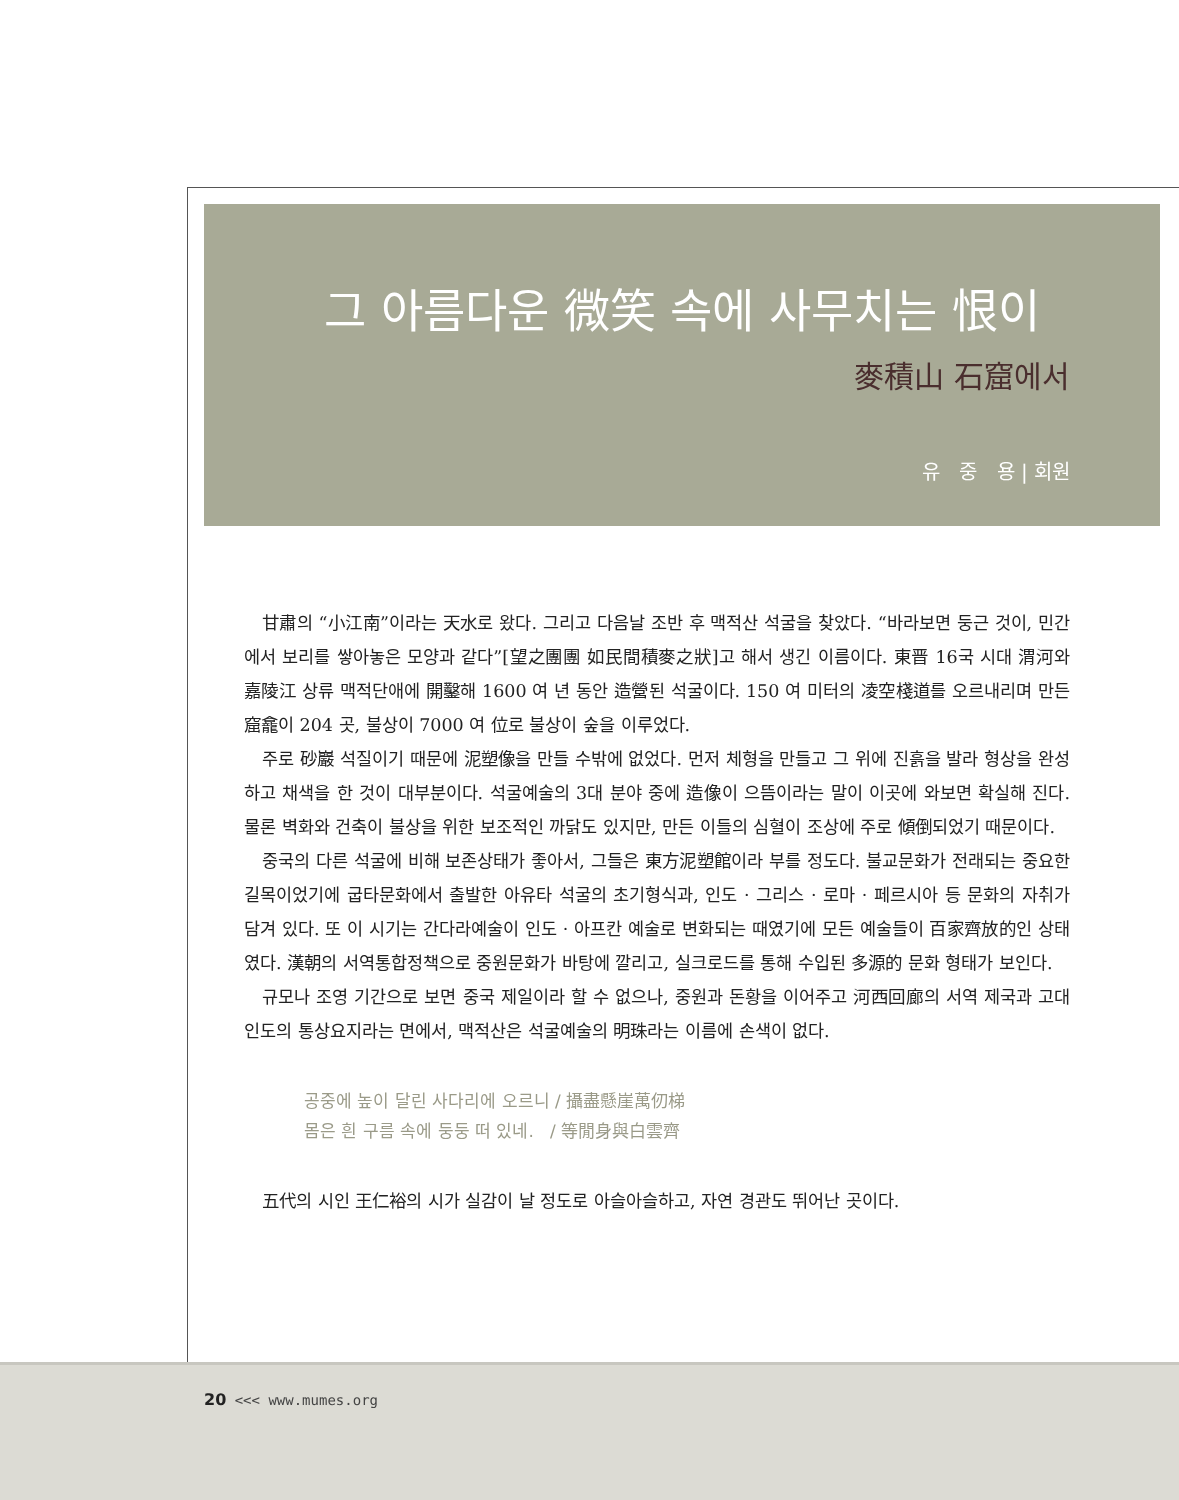그 아름다운 微笑 속에 사무치는 恨이
麥積山 石窟에서
유 중 용 | 회원
甘肅의 “小江南”이라는 天水로 왔다. 그리고 다음날 조반 후 맥적산 석굴을 찾았다. “바라보면 둥근 것이, 민간에서 보리를 쌓아놓은 모양과 같다”[望之團團 如民間積麥之狀]고 해서 생긴 이름이다. 東晋 16국 시대 渭河와 嘉陵江 상류 맥적단애에 開鑿해 1600 여 년 동안 造營된 석굴이다. 150 여 미터의 凌空棧道를 오르내리며 만든 窟龕이 204 곳, 불상이 7000 여 位로 불상이 숲을 이루었다.
주로 砂巖 석질이기 때문에 泥塑像을 만들 수밖에 없었다. 먼저 체형을 만들고 그 위에 진흙을 발라 형상을 완성하고 채색을 한 것이 대부분이다. 석굴예술의 3대 분야 중에 造像이 으뜸이라는 말이 이곳에 와보면 확실해 진다. 물론 벽화와 건축이 불상을 위한 보조적인 까닭도 있지만, 만든 이들의 심혈이 조상에 주로 傾倒되었기 때문이다.
중국의 다른 석굴에 비해 보존상태가 좋아서, 그들은 東方泥塑館이라 부를 정도다. 불교문화가 전래되는 중요한 길목이었기에 굽타문화에서 출발한 아유타 석굴의 초기형식과, 인도 · 그리스 · 로마 · 페르시아 등 문화의 자취가 담겨 있다. 또 이 시기는 간다라예술이 인도 · 아프칸 예술로 변화되는 때였기에 모든 예술들이 百家齊放的인 상태였다. 漢朝의 서역통합정책으로 중원문화가 바탕에 깔리고, 실크로드를 통해 수입된 多源的 문화 형태가 보인다.
규모나 조영 기간으로 보면 중국 제일이라 할 수 없으나, 중원과 돈황을 이어주고 河西回廊의 서역 제국과 고대인도의 통상요지라는 면에서, 맥적산은 석굴예술의 明珠라는 이름에 손색이 없다.
공중에 높이 달린 사다리에 오르니 / 攝盡懸崖萬仞梯
몸은 흰 구름 속에 둥둥 떠 있네. / 等閒身與白雲齊
五代의 시인 王仁裕의 시가 실감이 날 정도로 아슬아슬하고, 자연 경관도 뛰어난 곳이다.
20 <<< www.mumes.org